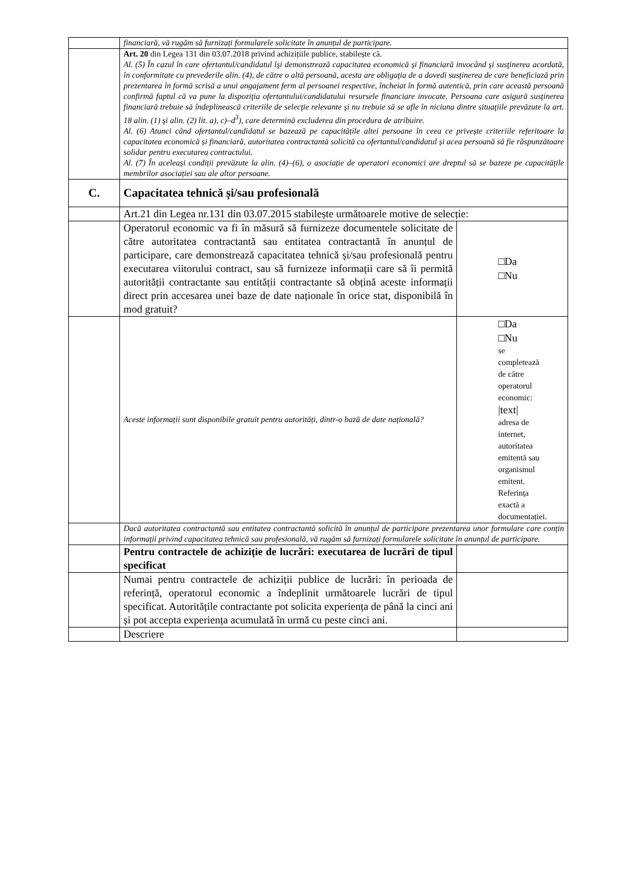| | financiară, vă rugăm să furnizați formularele solicitate în anunțul de participare. | |
| | Art. 20 din Legea 131 din 03.07.2018 privind achizițiile publice, stabilește că. Al. (5) În cazul în care ofertantul/candidatul îşi demonstrează capacitatea economică şi financiară invocând şi susţinerea acordată, în conformitate cu prevederile alin. (4), de către o altă persoană, acesta are obligaţia de a dovedi susţinerea de care beneficiază prin prezentarea în formă scrisă a unui angajament ferm al persoanei respective, încheiat în formă autentică, prin care această persoană confirmă faptul că va pune la dispoziţia ofertantului/candidatului resursele financiare invocate. Persoana care asigură susţinerea financiară trebuie să îndeplinească criteriile de selecţie relevante şi nu trebuie să se afle în niciuna dintre situaţiile prevăzute la art. 18 alin. (1) şi alin. (2) lit. a), c)–d<sup>3</sup>), care determină excluderea din procedura de atribuire. Al. (6) Atunci când ofertantul/candidatul se bazează pe capacitățile altei persoane în ceea ce privește criteriile referitoare la capacitatea economică și financiară, autoritatea contractantă solicită ca ofertantul/candidatul și acea persoană să fie răspunzătoare solidar pentru executarea contractului. Al. (7) În aceleași condiții prevăzute la alin. (4)–(6), o asociație de operatori economici are dreptul să se bazeze pe capacitățile membrilor asociației sau ale altor persoane. | |
| C. | Capacitatea tehnică și/sau profesională | |
| | Art.21 din Legea nr.131 din 03.07.2015 stabilește următoarele motive de selecție: | |
| | Operatorul economic va fi în măsură să furnizeze documentele solicitate de către autoritatea contractantă sau entitatea contractantă în anunțul de participare, care demonstrează capacitatea tehnică și/sau profesională pentru executarea viitorului contract, sau să furnizeze informații care să îi permită autorității contractante sau entității contractante să obțină aceste informații direct prin accesarea unei baze de date naționale în orice stat, disponibilă în mod gratuit? | □Da □Nu |
| | Aceste informații sunt disponibile gratuit pentru autorități, dintr-o bază de date națională? | □Da □Nu se completează de către operatorul economic: /text/ adresa de internet, autoritatea emitentă sau organismul emitent. Referința exactă a documentației. |
| | Dacă autoritatea contractantă sau entitatea contractantă solicită în anunțul de participare prezentarea unor formulare care conțin informații privind capacitatea tehnică sau profesională, vă rugăm să furnizați formularele solicitate în anunțul de participare. | |
| | Pentru contractele de achiziție de lucrări: executarea de lucrări de tipul specificat | |
| | Numai pentru contractele de achiziții publice de lucrări: în perioada de referință, operatorul economic a îndeplinit următoarele lucrări de tipul specificat. Autoritățile contractante pot solicita experiența de până la cinci ani și pot accepta experiența acumulată în urmă cu peste cinci ani. | |
| | Descriere | |